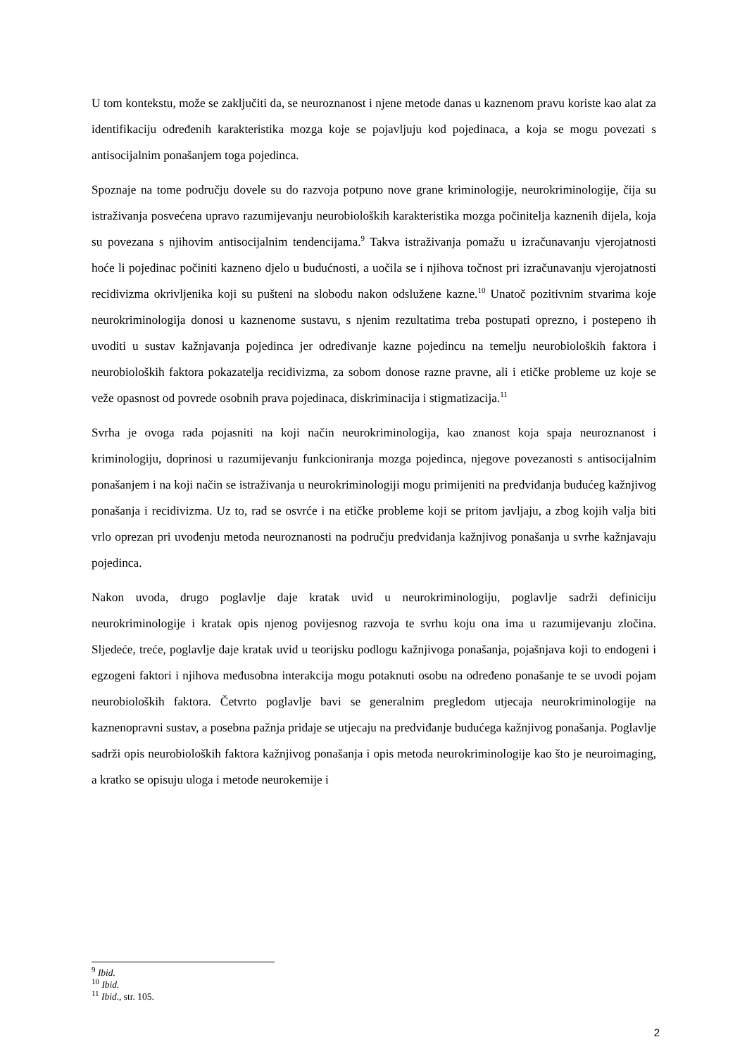U tom kontekstu, može se zaključiti da, se neuroznanost i njene metode danas u kaznenom pravu koriste kao alat za identifikaciju određenih karakteristika mozga koje se pojavljuju kod pojedinaca, a koja se mogu povezati s antisocijalnim ponašanjem toga pojedinca.
Spoznaje na tome području dovele su do razvoja potpuno nove grane kriminologije, neurokriminologije, čija su istraživanja posvećena upravo razumijevanju neurobioloških karakteristika mozga počinitelja kaznenih dijela, koja su povezana s njihovim antisocijalnim tendencijama.<sup>9</sup> Takva istraživanja pomažu u izračunavanju vjerojatnosti hoće li pojedinac počiniti kazneno djelo u budućnosti, a uočila se i njihova točnost pri izračunavanju vjerojatnosti recidivizma okrivljenika koji su pušteni na slobodu nakon odslužene kazne.<sup>10</sup> Unatoč pozitivnim stvarima koje neurokriminologija donosi u kaznenome sustavu, s njenim rezultatima treba postupati oprezno, i postepeno ih uvoditi u sustav kažnjavanja pojedinca jer određivanje kazne pojedincu na temelju neurobioloških faktora i neurobioloških faktora pokazatelja recidivizma, za sobom donose razne pravne, ali i etičke probleme uz koje se veže opasnost od povrede osobnih prava pojedinaca, diskriminacija i stigmatizacija.<sup>11</sup>
Svrha je ovoga rada pojasniti na koji način neurokriminologija, kao znanost koja spaja neuroznanost i kriminologiju, doprinosi u razumijevanju funkcioniranja mozga pojedinca, njegove povezanosti s antisocijalnim ponašanjem i na koji način se istraživanja u neurokriminologiji mogu primijeniti na predviđanja budućeg kažnjivog ponašanja i recidivizma. Uz to, rad se osvrće i na etičke probleme koji se pritom javljaju, a zbog kojih valja biti vrlo oprezan pri uvođenju metoda neuroznanosti na području predviđanja kažnjivog ponašanja u svrhe kažnjavaju pojedinca.
Nakon uvoda, drugo poglavlje daje kratak uvid u neurokriminologiju, poglavlje sadrži definiciju neurokriminologije i kratak opis njenog povijesnog razvoja te svrhu koju ona ima u razumijevanju zločina. Sljedeće, treće, poglavlje daje kratak uvid u teorijsku podlogu kažnjivoga ponašanja, pojašnjava koji to endogeni i egzogeni faktori i njihova međusobna interakcija mogu potaknuti osobu na određeno ponašanje te se uvodi pojam neurobioloških faktora. Četvrto poglavlje bavi se generalnim pregledom utjecaja neurokriminologije na kaznenopravni sustav, a posebna pažnja pridaje se utjecaju na predviđanje budućega kažnjivog ponašanja. Poglavlje sadrži opis neurobioloških faktora kažnjivog ponašanja i opis metoda neurokriminologije kao što je neuroimaging, a kratko se opisuju uloga i metode neurokemije i
<sup>9</sup> Ibid.
<sup>10</sup> Ibid.
<sup>11</sup> Ibid., str. 105.
2